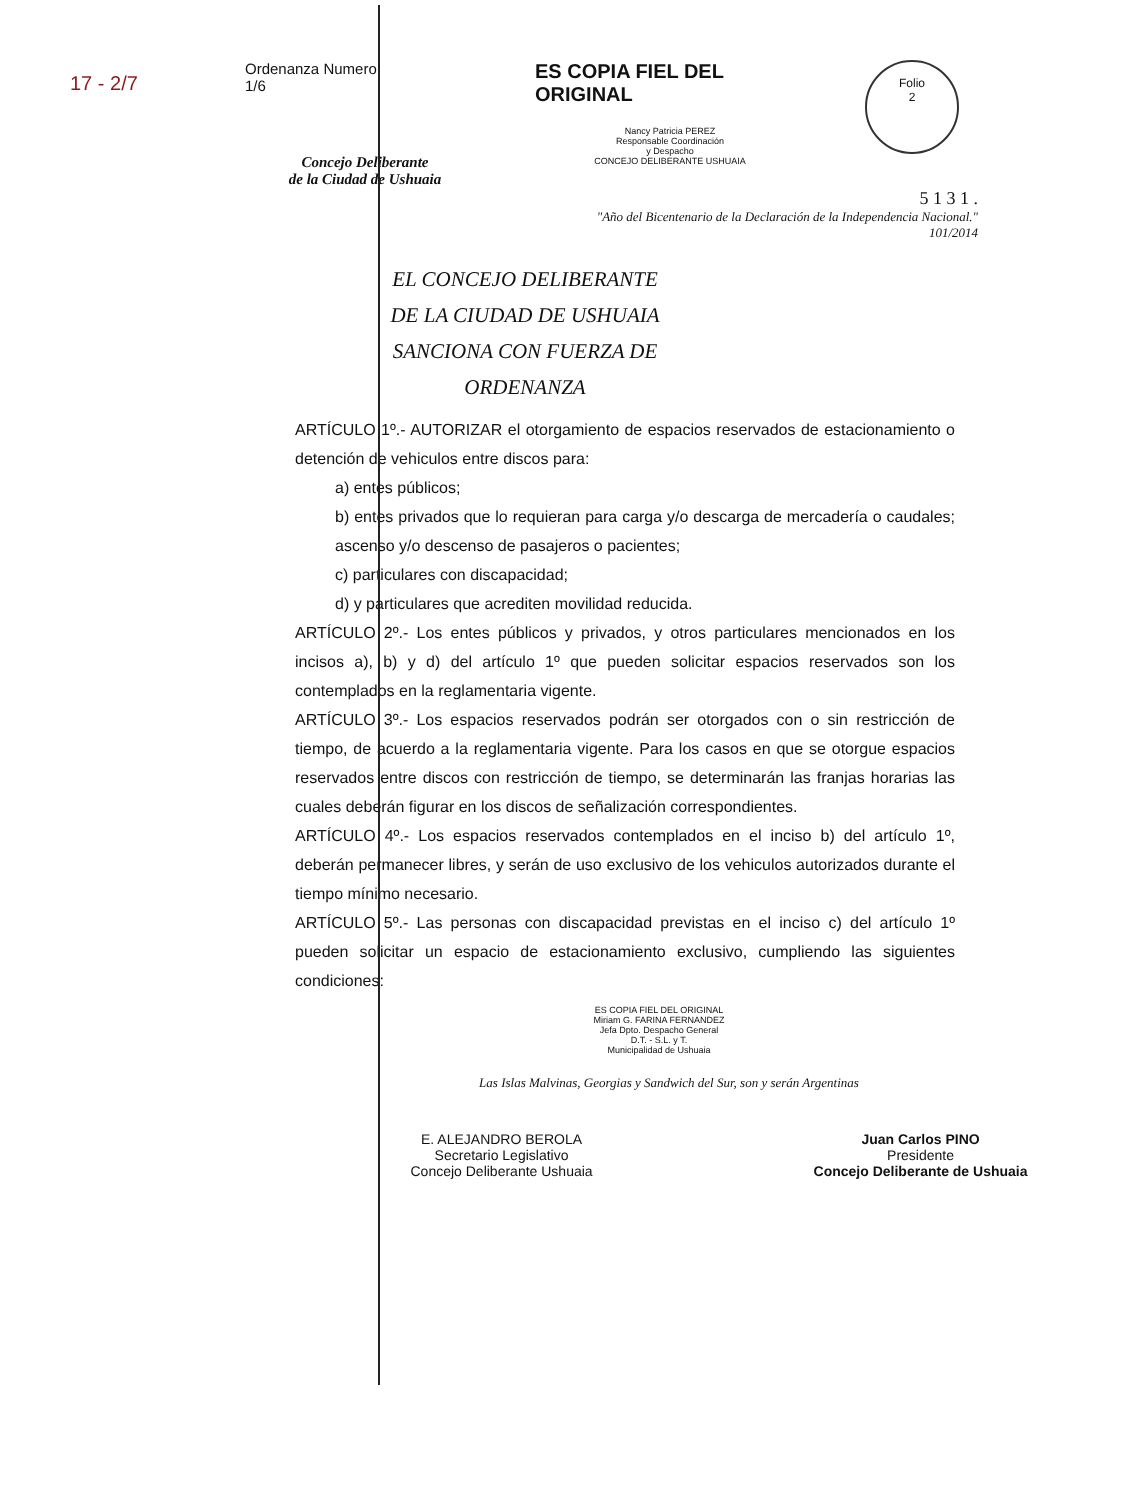17 - 2/7
Ordenanza Numero
1/6
Concejo Deliberante
de la Ciudad de Ushuaia
ES COPIA FIEL DEL ORIGINAL
Nancy Patricia PEREZ
Responsable Coordinación
y Despacho
CONCEJO DELIBERANTE USHUAIA
Folio
2
5 1 3 1 .
"Año del Bicentenario de la Declaración de la Independencia Nacional."
101/2014
EL CONCEJO DELIBERANTE
DE LA CIUDAD DE USHUAIA
SANCIONA CON FUERZA DE
ORDENANZA
ARTÍCULO 1º.- AUTORIZAR el otorgamiento de espacios reservados de estacionamiento o detención de vehiculos entre discos para:
a) entes públicos;
b) entes privados que lo requieran para carga y/o descarga de mercadería o caudales; ascenso y/o descenso de pasajeros o pacientes;
c) particulares con discapacidad;
d) y particulares que acrediten movilidad reducida.
ARTÍCULO 2º.- Los entes públicos y privados, y otros particulares mencionados en los incisos a), b) y d) del artículo 1º que pueden solicitar espacios reservados son los contemplados en la reglamentaria vigente.
ARTÍCULO 3º.- Los espacios reservados podrán ser otorgados con o sin restricción de tiempo, de acuerdo a la reglamentaria vigente. Para los casos en que se otorgue espacios reservados entre discos con restricción de tiempo, se determinarán las franjas horarias las cuales deberán figurar en los discos de señalización correspondientes.
ARTÍCULO 4º.- Los espacios reservados contemplados en el inciso b) del artículo 1º, deberán permanecer libres, y serán de uso exclusivo de los vehiculos autorizados durante el tiempo mínimo necesario.
ARTÍCULO 5º.- Las personas con discapacidad previstas en el inciso c) del artículo 1º pueden solicitar un espacio de estacionamiento exclusivo, cumpliendo las siguientes condiciones:
ES COPIA FIEL DEL ORIGINAL
Miriam G. FARINA FERNANDEZ
Jefa Dpto. Despacho General
D.T. - S.L. y T.
Municipalidad de Ushuaia
Las Islas Malvinas, Georgias y Sandwich del Sur, son y serán Argentinas
E. ALEJANDRO BEROLA
Secretario Legislativo
Concejo Deliberante Ushuaia
Juan Carlos PINO
Presidente
Concejo Deliberante de Ushuaia